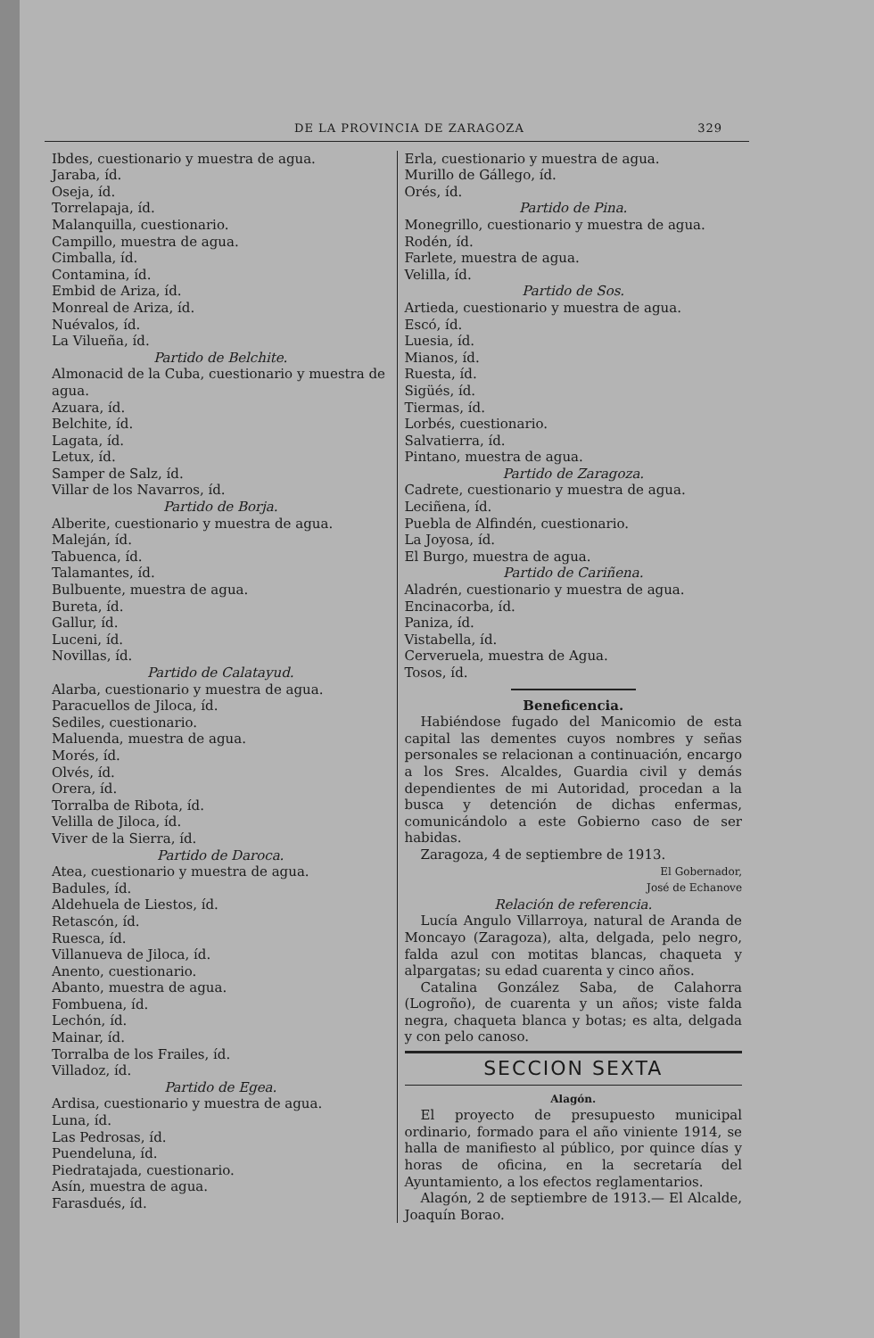DE LA PROVINCIA DE ZARAGOZA 329
Ibdes, cuestionario y muestra de agua.
Jaraba, íd.
Oseja, íd.
Torrelapaja, íd.
Malanquilla, cuestionario.
Campillo, muestra de agua.
Cimballa, íd.
Contamina, íd.
Embid de Ariza, íd.
Monreal de Ariza, íd.
Nuévalos, íd.
La Vilueña, íd.
Partido de Belchite.
Almonacid de la Cuba, cuestionario y muestra de agua.
Azuara, íd.
Belchite, íd.
Lagata, íd.
Letux, íd.
Samper de Salz, íd.
Villar de los Navarros, íd.
Partido de Borja.
Alberite, cuestionario y muestra de agua.
Maleján, íd.
Tabuenca, íd.
Talamantes, íd.
Bulbuente, muestra de agua.
Bureta, íd.
Gallur, íd.
Luceni, íd.
Novillas, íd.
Partido de Calatayud.
Alarba, cuestionario y muestra de agua.
Paracuellos de Jiloca, íd.
Sediles, cuestionario.
Maluenda, muestra de agua.
Morés, íd.
Olvés, íd.
Orera, íd.
Torralba de Ribota, íd.
Velilla de Jiloca, íd.
Viver de la Sierra, íd.
Partido de Daroca.
Atea, cuestionario y muestra de agua.
Badules, íd.
Aldehuela de Liestos, íd.
Retascón, íd.
Ruesca, íd.
Villanueva de Jiloca, íd.
Anento, cuestionario.
Abanto, muestra de agua.
Fombuena, íd.
Lechón, íd.
Mainar, íd.
Torralba de los Frailes, íd.
Villadoz, íd.
Partido de Egea.
Ardisa, cuestionario y muestra de agua.
Luna, íd.
Las Pedrosas, íd.
Puendeluna, íd.
Piedratajada, cuestionario.
Asín, muestra de agua.
Farasdués, íd.
Erla, cuestionario y muestra de agua.
Murillo de Gállego, íd.
Orés, íd.
Partido de Pina.
Monegrillo, cuestionario y muestra de agua.
Rodén, íd.
Farlete, muestra de agua.
Velilla, íd.
Partido de Sos.
Artieda, cuestionario y muestra de agua.
Escó, íd.
Luesia, íd.
Mianos, íd.
Ruesta, íd.
Sigüés, íd.
Tiermas, íd.
Lorbés, cuestionario.
Salvatierra, íd.
Pintano, muestra de agua.
Partido de Zaragoza.
Cadrete, cuestionario y muestra de agua.
Leciñena, íd.
Puebla de Alfindén, cuestionario.
La Joyosa, íd.
El Burgo, muestra de agua.
Partido de Cariñena.
Aladrén, cuestionario y muestra de agua.
Encinacorba, íd.
Paniza, íd.
Vistabella, íd.
Cerveruela, muestra de Agua.
Tosos, íd.
Beneficencia.
Habiéndose fugado del Manicomio de esta capital las dementes cuyos nombres y señas personales se relacionan a continuación, encargo a los Sres. Alcaldes, Guardia civil y demás dependientes de mi Autoridad, procedan a la busca y detención de dichas enfermas, comunicándolo a este Gobierno caso de ser habidas.
Zaragoza, 4 de septiembre de 1913.
El Gobernador,
José de Echanove
Relación de referencia.
Lucía Angulo Villarroya, natural de Aranda de Moncayo (Zaragoza), alta, delgada, pelo negro, falda azul con motitas blancas, chaqueta y alpargatas; su edad cuarenta y cinco años.
Catalina González Saba, de Calahorra (Logroño), de cuarenta y un años; viste falda negra, chaqueta blanca y botas; es alta, delgada y con pelo canoso.
SECCION SEXTA
Alagón.
El proyecto de presupuesto municipal ordinario, formado para el año viniente 1914, se halla de manifiesto al público, por quince días y horas de oficina, en la secretaría del Ayuntamiento, a los efectos reglamentarios.
Alagón, 2 de septiembre de 1913.— El Alcalde, Joaquín Borao.